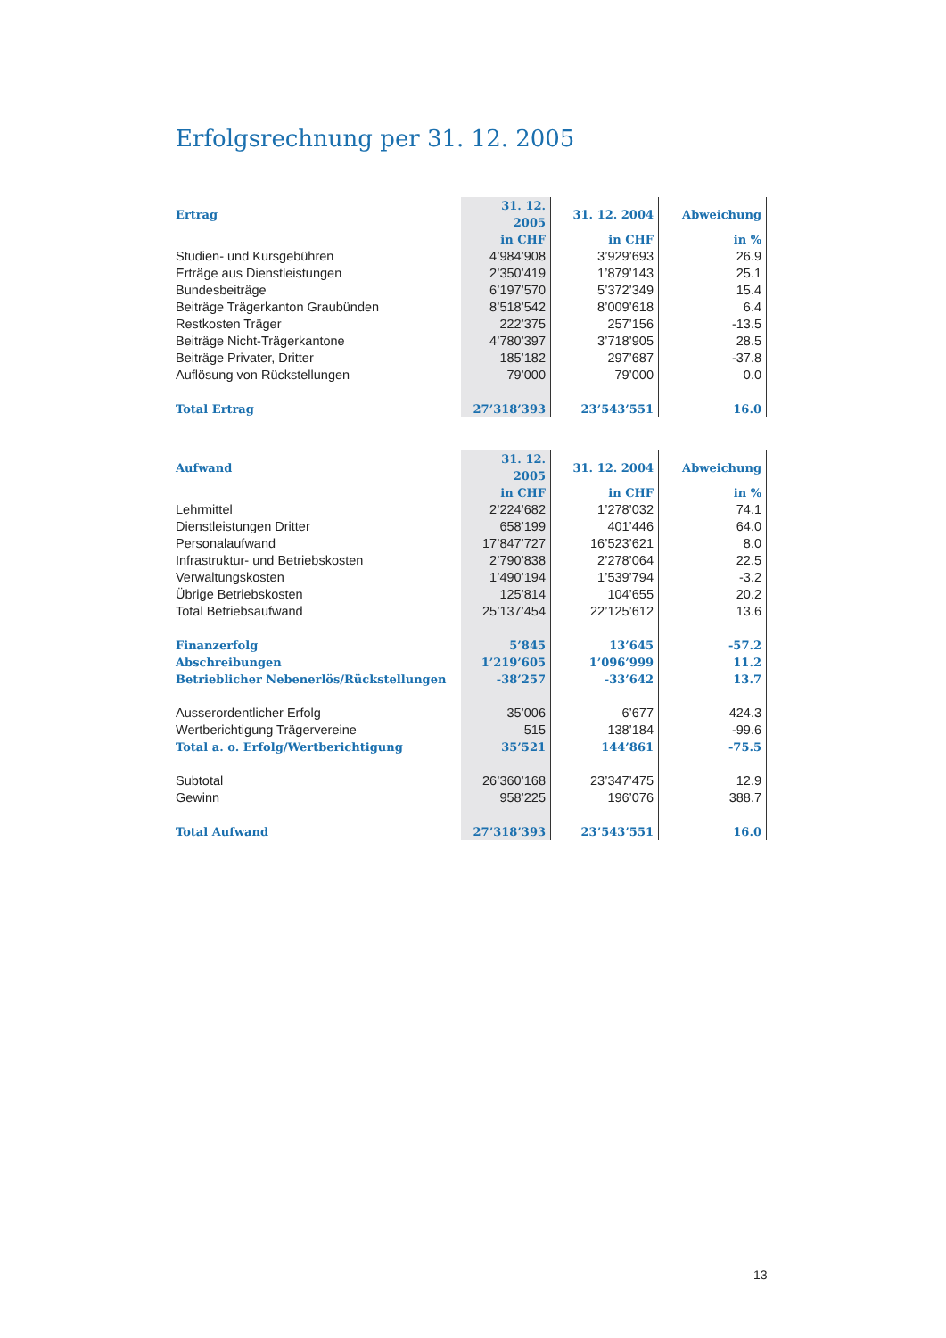Erfolgsrechnung per 31. 12. 2005
| Ertrag | 31. 12. 2005 | 31. 12. 2004 | Abweichung |
| --- | --- | --- | --- |
| | in CHF | in CHF | in % |
| Studien- und Kursgebühren | 4’984’908 | 3’929’693 | 26.9 |
| Erträge aus Dienstleistungen | 2’350’419 | 1’879’143 | 25.1 |
| Bundesbeiträge | 6’197’570 | 5’372’349 | 15.4 |
| Beiträge Trägerkanton Graubünden | 8’518’542 | 8’009’618 | 6.4 |
| Restkosten Träger | 222’375 | 257’156 | -13.5 |
| Beiträge Nicht-Trägerkantone | 4’780’397 | 3’718’905 | 28.5 |
| Beiträge Privater, Dritter | 185’182 | 297’687 | -37.8 |
| Auflösung von Rückstellungen | 79’000 | 79’000 | 0.0 |
| Total Ertrag | 27’318’393 | 23’543’551 | 16.0 |
| Aufwand | 31. 12. 2005 | 31. 12. 2004 | Abweichung |
| --- | --- | --- | --- |
| | in CHF | in CHF | in % |
| Lehrmittel | 2’224’682 | 1’278’032 | 74.1 |
| Dienstleistungen Dritter | 658’199 | 401’446 | 64.0 |
| Personalaufwand | 17’847’727 | 16’523’621 | 8.0 |
| Infrastruktur- und Betriebskosten | 2’790’838 | 2’278’064 | 22.5 |
| Verwaltungskosten | 1’490’194 | 1’539’794 | -3.2 |
| Übrige Betriebskosten | 125’814 | 104’655 | 20.2 |
| Total Betriebsaufwand | 25’137’454 | 22’125’612 | 13.6 |
| Finanzerfolg | 5’845 | 13’645 | -57.2 |
| Abschreibungen | 1’219’605 | 1’096’999 | 11.2 |
| Betrieblicher Nebenerlös/Rückstellungen | -38’257 | -33’642 | 13.7 |
| Ausserordentlicher Erfolg | 35’006 | 6’677 | 424.3 |
| Wertberichtigung Trägervereine | 515 | 138’184 | -99.6 |
| Total a. o. Erfolg/Wertberichtigung | 35’521 | 144’861 | -75.5 |
| Subtotal | 26’360’168 | 23’347’475 | 12.9 |
| Gewinn | 958’225 | 196’076 | 388.7 |
| Total Aufwand | 27’318’393 | 23’543’551 | 16.0 |
13